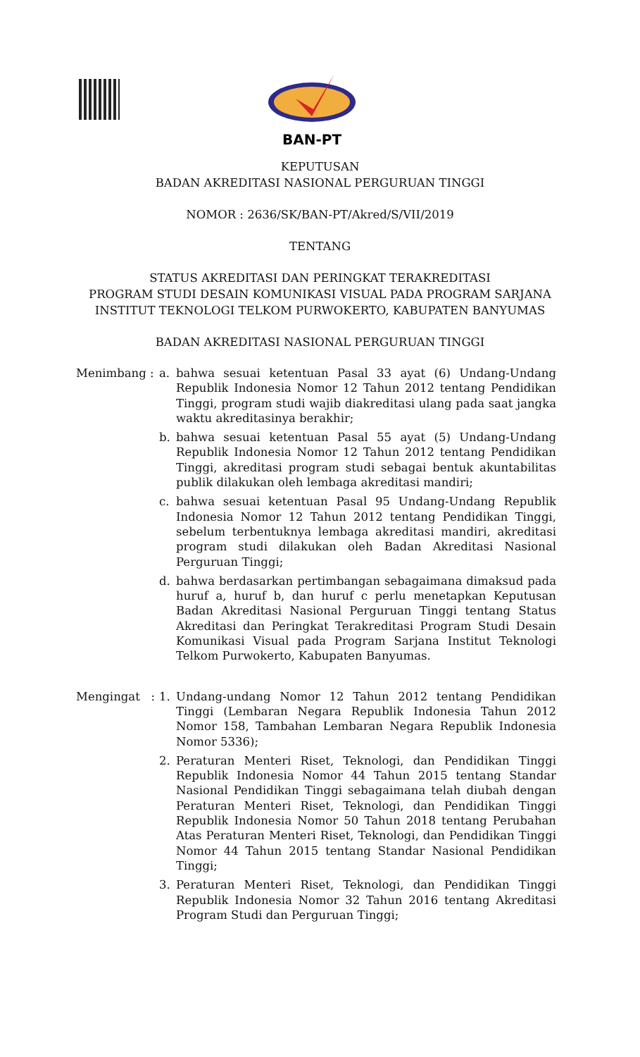BAN-PT
KEPUTUSAN
BADAN AKREDITASI NASIONAL PERGURUAN TINGGI
NOMOR : 2636/SK/BAN-PT/Akred/S/VII/2019
TENTANG
STATUS AKREDITASI DAN PERINGKAT TERAKREDITASI
PROGRAM STUDI DESAIN KOMUNIKASI VISUAL PADA PROGRAM SARJANA
INSTITUT TEKNOLOGI TELKOM PURWOKERTO, KABUPATEN BANYUMAS
BADAN AKREDITASI NASIONAL PERGURUAN TINGGI
Menimbang : a. bahwa sesuai ketentuan Pasal 33 ayat (6) Undang-Undang Republik Indonesia Nomor 12 Tahun 2012 tentang Pendidikan Tinggi, program studi wajib diakreditasi ulang pada saat jangka waktu akreditasinya berakhir;
b. bahwa sesuai ketentuan Pasal 55 ayat (5) Undang-Undang Republik Indonesia Nomor 12 Tahun 2012 tentang Pendidikan Tinggi, akreditasi program studi sebagai bentuk akuntabilitas publik dilakukan oleh lembaga akreditasi mandiri;
c. bahwa sesuai ketentuan Pasal 95 Undang-Undang Republik Indonesia Nomor 12 Tahun 2012 tentang Pendidikan Tinggi, sebelum terbentuknya lembaga akreditasi mandiri, akreditasi program studi dilakukan oleh Badan Akreditasi Nasional Perguruan Tinggi;
d. bahwa berdasarkan pertimbangan sebagaimana dimaksud pada huruf a, huruf b, dan huruf c perlu menetapkan Keputusan Badan Akreditasi Nasional Perguruan Tinggi tentang Status Akreditasi dan Peringkat Terakreditasi Program Studi Desain Komunikasi Visual pada Program Sarjana Institut Teknologi Telkom Purwokerto, Kabupaten Banyumas.
Mengingat :
1. Undang-undang Nomor 12 Tahun 2012 tentang Pendidikan Tinggi (Lembaran Negara Republik Indonesia Tahun 2012 Nomor 158, Tambahan Lembaran Negara Republik Indonesia Nomor 5336);
2. Peraturan Menteri Riset, Teknologi, dan Pendidikan Tinggi Republik Indonesia Nomor 44 Tahun 2015 tentang Standar Nasional Pendidikan Tinggi sebagaimana telah diubah dengan Peraturan Menteri Riset, Teknologi, dan Pendidikan Tinggi Republik Indonesia Nomor 50 Tahun 2018 tentang Perubahan Atas Peraturan Menteri Riset, Teknologi, dan Pendidikan Tinggi Nomor 44 Tahun 2015 tentang Standar Nasional Pendidikan Tinggi;
3. Peraturan Menteri Riset, Teknologi, dan Pendidikan Tinggi Republik Indonesia Nomor 32 Tahun 2016 tentang Akreditasi Program Studi dan Perguruan Tinggi;